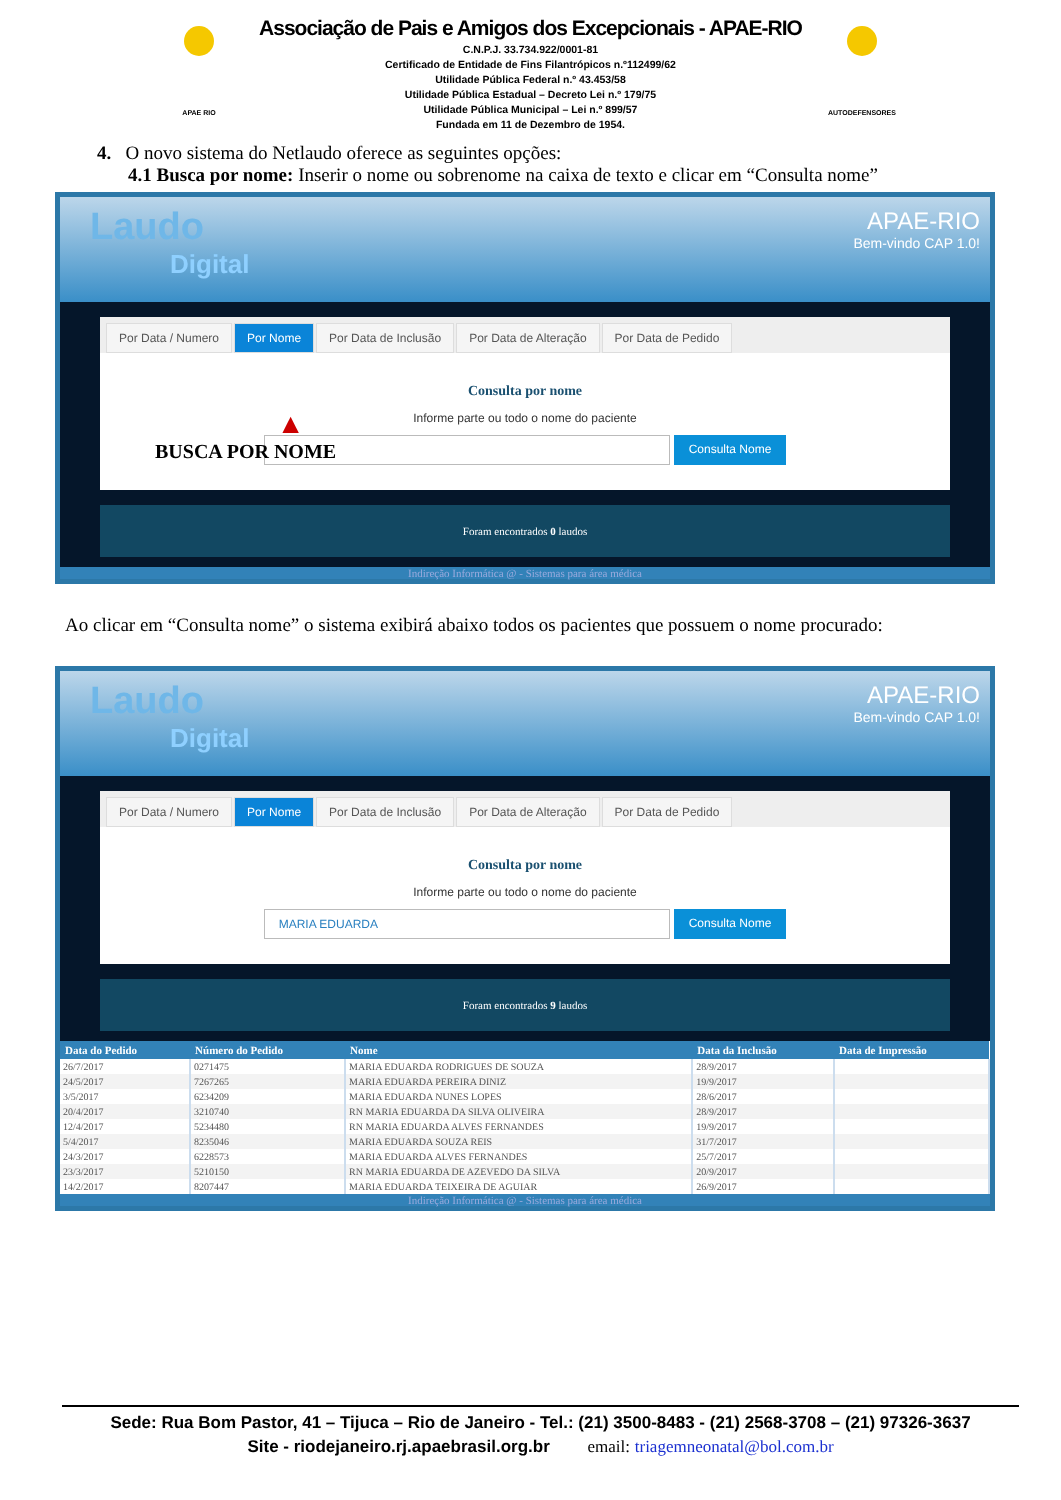APAE RIO
Associação de Pais e Amigos dos Excepcionais - APAE-RIO
C.N.P.J. 33.734.922/0001-81
Certificado de Entidade de Fins Filantrópicos n.º112499/62
Utilidade Pública Federal n.º 43.453/58
Utilidade Pública Estadual – Decreto Lei n.º 179/75
Utilidade Pública Municipal – Lei n.º 899/57
Fundada em 11 de Dezembro de 1954.
AUTODEFENSORES
4. O novo sistema do Netlaudo oferece as seguintes opções:
4.1 Busca por nome: Inserir o nome ou sobrenome na caixa de texto e clicar em “Consulta nome”
Laudo
Digital
APAE-RIO
Bem-vindo CAP 1.0!
Por Data / Numero Por Nome Por Data de Inclusão Por Data de Alteração Por Data de Pedido
▲
BUSCA POR NOME
Consulta por nome
Informe parte ou todo o nome do paciente
Consulta Nome
Foram encontrados 0 laudos
Indireção Informática @ - Sistemas para área médica
Ao clicar em “Consulta nome” o sistema exibirá abaixo todos os pacientes que possuem o nome procurado:
Laudo
Digital
APAE-RIO
Bem-vindo CAP 1.0!
Por Data / Numero Por Nome Por Data de Inclusão Por Data de Alteração Por Data de Pedido
Consulta por nome
Informe parte ou todo o nome do paciente
MARIA EDUARDA
Consulta Nome
Foram encontrados 9 laudos
| Data do Pedido | Número do Pedido | Nome | Data da Inclusão | Data de Impressão |
| --- | --- | --- | --- | --- |
| 26/7/2017 | 0271475 | MARIA EDUARDA RODRIGUES DE SOUZA | 28/9/2017 | |
| 24/5/2017 | 7267265 | MARIA EDUARDA PEREIRA DINIZ | 19/9/2017 | |
| 3/5/2017 | 6234209 | MARIA EDUARDA NUNES LOPES | 28/6/2017 | |
| 20/4/2017 | 3210740 | RN MARIA EDUARDA DA SILVA OLIVEIRA | 28/9/2017 | |
| 12/4/2017 | 5234480 | RN MARIA EDUARDA ALVES FERNANDES | 19/9/2017 | |
| 5/4/2017 | 8235046 | MARIA EDUARDA SOUZA REIS | 31/7/2017 | |
| 24/3/2017 | 6228573 | MARIA EDUARDA ALVES FERNANDES | 25/7/2017 | |
| 23/3/2017 | 5210150 | RN MARIA EDUARDA DE AZEVEDO DA SILVA | 20/9/2017 | |
| 14/2/2017 | 8207447 | MARIA EDUARDA TEIXEIRA DE AGUIAR | 26/9/2017 | |
Indireção Informática @ - Sistemas para área médica
Sede: Rua Bom Pastor, 41 – Tijuca – Rio de Janeiro - Tel.: (21) 3500-8483 - (21) 2568-3708 – (21) 97326-3637
Site - riodejaneiro.rj.apaebrasil.org.br email: triagemneonatal@bol.com.br